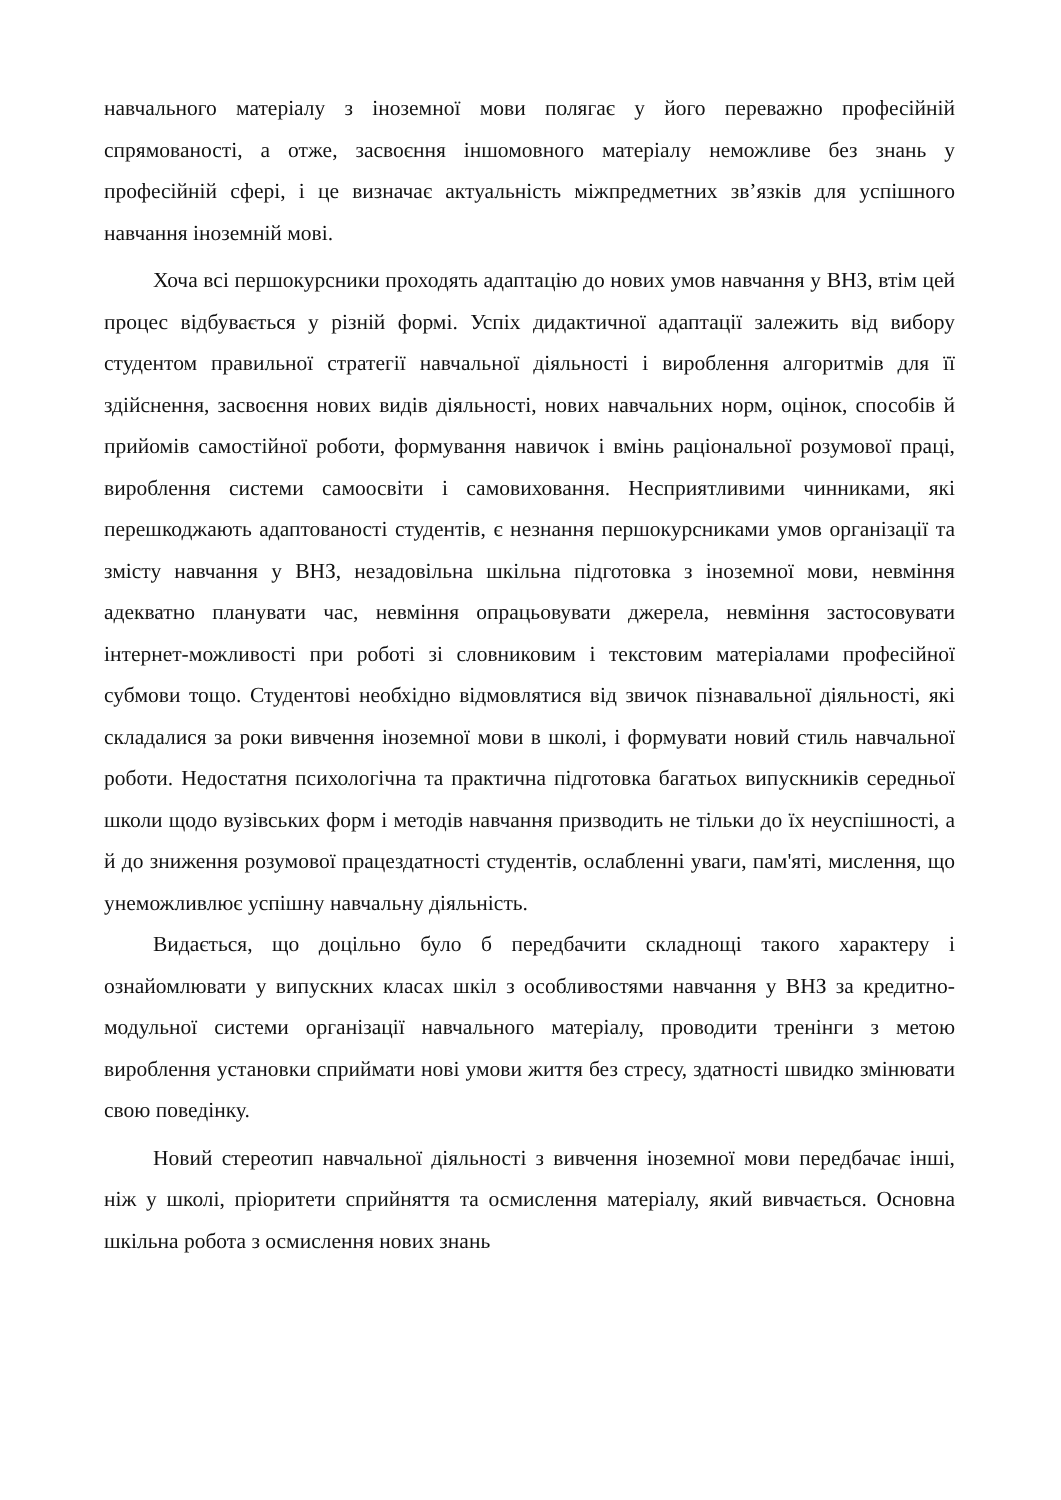навчального матеріалу з іноземної мови полягає у його переважно професійній спрямованості, а отже, засвоєння іншомовного матеріалу неможливе без знань у професійній сфері, і це визначає актуальність міжпредметних зв’язків для успішного навчання іноземній мові.
Хоча всі першокурсники проходять адаптацію до нових умов навчання у ВНЗ, втім цей процес відбувається у різній формі. Успіх дидактичної адаптації залежить від вибору студентом правильної стратегії навчальної діяльності і вироблення алгоритмів для її здійснення, засвоєння нових видів діяльності, нових навчальних норм, оцінок, способів й прийомів самостійної роботи, формування навичок і вмінь раціональної розумової праці, вироблення системи самоосвіти і самовиховання. Несприятливими чинниками, які перешкоджають адаптованості студентів, є незнання першокурсниками умов організації та змісту навчання у ВНЗ, незадовільна шкільна підготовка з іноземної мови, невміння адекватно планувати час, невміння опрацьовувати джерела, невміння застосовувати інтернет-можливості при роботі зі словниковим і текстовим матеріалами професійної субмови тощо. Студентові необхідно відмовлятися від звичок пізнавальної діяльності, які складалися за роки вивчення іноземної мови в школі, і формувати новий стиль навчальної роботи. Недостатня психологічна та практична підготовка багатьох випускників середньої школи щодо вузівських форм і методів навчання призводить не тільки до їх неуспішності, а й до зниження розумової працездатності студентів, ослабленні уваги, пам'яті, мислення, що унеможливлює успішну навчальну діяльність.
Видається, що доцільно було б передбачити складнощі такого характеру і ознайомлювати у випускних класах шкіл з особливостями навчання у ВНЗ за кредитно-модульної системи організації навчального матеріалу, проводити тренінги з метою вироблення установки сприймати нові умови життя без стресу, здатності швидко змінювати свою поведінку.
Новий стереотип навчальної діяльності з вивчення іноземної мови передбачає інші, ніж у школі, пріоритети сприйняття та осмислення матеріалу, який вивчається. Основна шкільна робота з осмислення нових знань